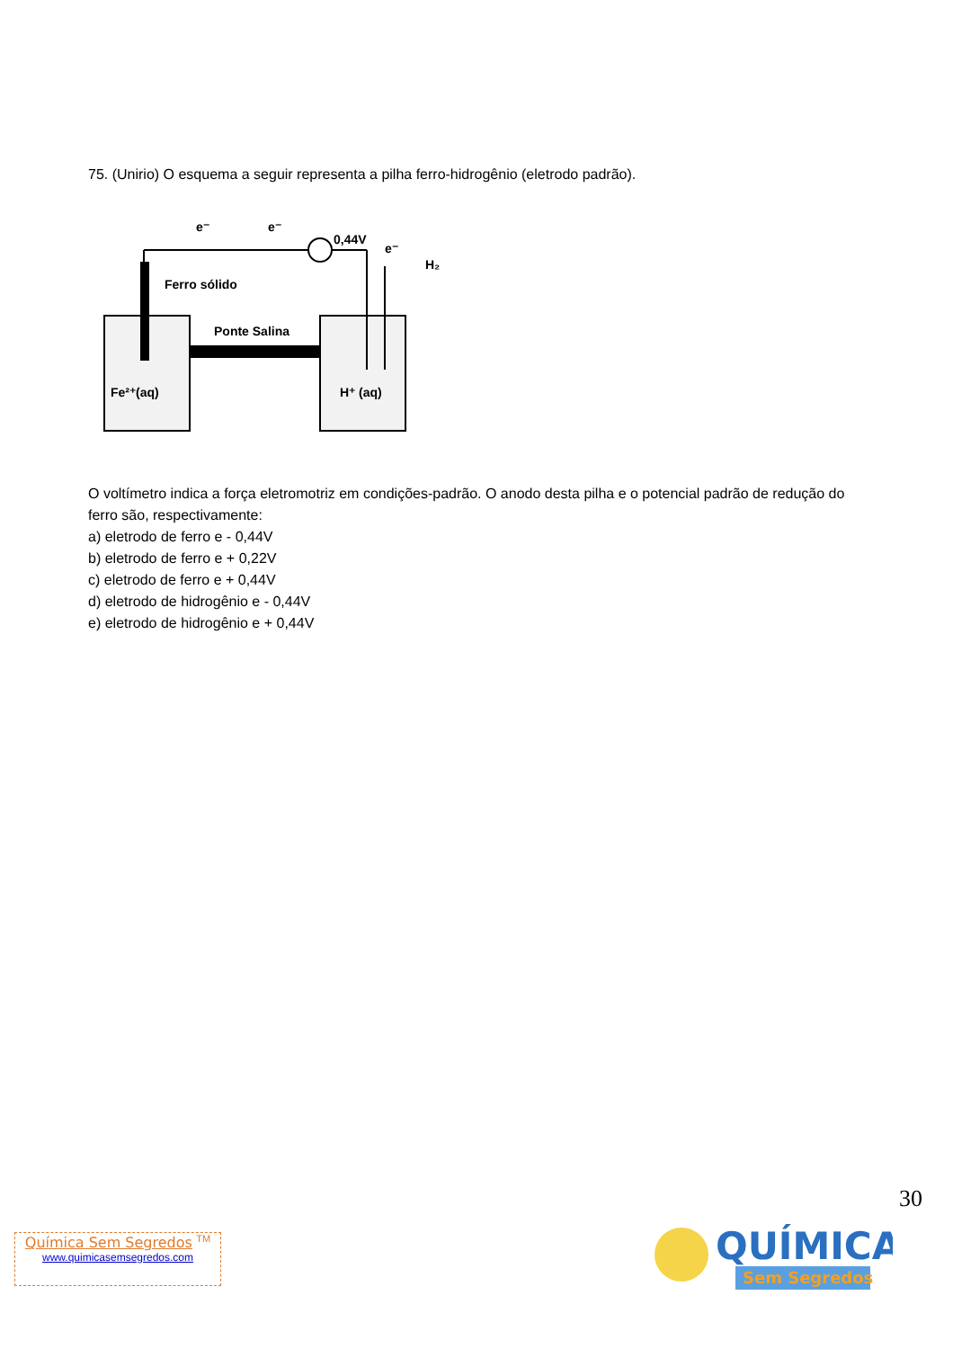75. (Unirio) O esquema a seguir representa a pilha ferro-hidrogênio (eletrodo padrão).
e⁻
e⁻
0,44V
e⁻
H₂
Ferro sólido
Ponte Salina
Fe²⁺(aq)
H⁺ (aq)
O voltímetro indica a força eletromotriz em condições-padrão. O anodo desta pilha e o potencial padrão de redução do ferro são, respectivamente:
a) eletrodo de ferro e - 0,44V
b) eletrodo de ferro e + 0,22V
c) eletrodo de ferro e + 0,44V
d) eletrodo de hidrogênio e - 0,44V
e) eletrodo de hidrogênio e + 0,44V
30
Química Sem Segredos <sup>TM</sup>
www.quimicasemsegredos.com
QUÍMICA
Sem Segredos